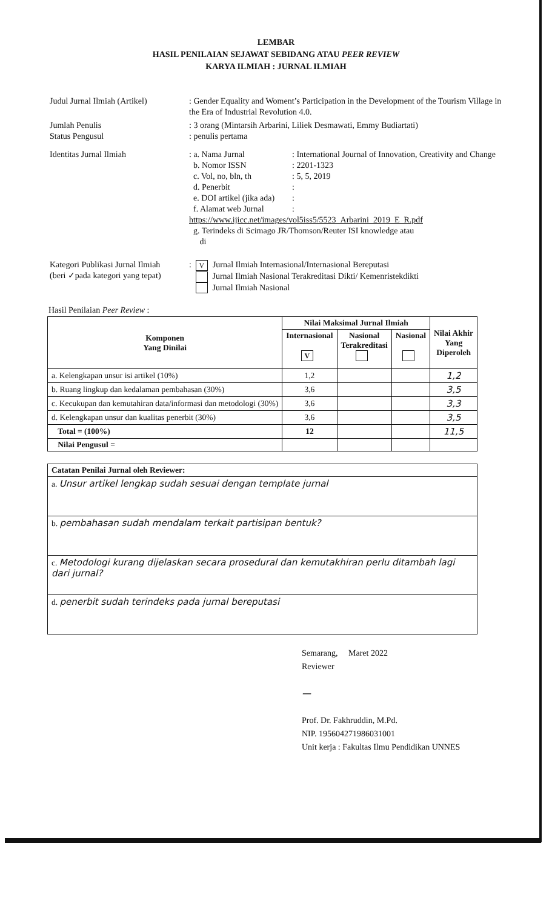LEMBAR
HASIL PENILAIAN SEJAWAT SEBIDANG ATAU PEER REVIEW
KARYA ILMIAH : JURNAL ILMIAH
Judul Jurnal Ilmiah (Artikel)
: Gender Equality and Woment’s Participation in the Development of the Tourism Village in the Era of Industrial Revolution 4.0.
Jumlah Penulis : 3 orang (Mintarsih Arbarini, Liliek Desmawati, Emmy Budiartati)
Status Pengusul : penulis pertama
Identitas Jurnal Ilmiah : a. Nama Jurnal : International Journal of Innovation, Creativity and Change
b. Nomor ISSN : 2201-1323
c. Vol, no, bln, th : 5, 5, 2019
d. Penerbit :
e. DOI artikel (jika ada)
:
f. Alamat web Jurnal :
https://www.ijicc.net/images/vol5iss5/5523_Arbarini_2019_E_R.pdf
g. Terindeks di Scimago JR/Thomson/Reuter ISI knowledge atau
di
Kategori Publikasi Jurnal Ilmiah
(beri ✓pada kategori yang tepat)
: V Jurnal Ilmiah Internasional/Internasional Bereputasi
Jurnal Ilmiah Nasional Terakreditasi Dikti/ Kemenristekdikti
Jurnal Ilmiah Nasional
Hasil Penilaian Peer Review :
| Komponen Yang Dinilai | Nilai Maksimal Jurnal Ilmiah | | | Nilai Akhir Yang Diperoleh |
| --- | --- | --- | --- | --- |
| | Internasional V | Nasional Terakreditasi | Nasional | |
| a. Kelengkapan unsur isi artikel (10%) | 1,2 | | | 1,2 |
| b. Ruang lingkup dan kedalaman pembahasan (30%) | 3,6 | | | 3,5 |
| c. Kecukupan dan kemutahiran data/informasi dan metodologi (30%) | 3,6 | | | 3,3 |
| d. Kelengkapan unsur dan kualitas penerbit (30%) | 3,6 | | | 3,5 |
| Total = (100%) | 12 | | | 11,5 |
| Nilai Pengusul = | | | | |
| Catatan Penilai Jurnal oleh Reviewer: |
| --- |
| a. Unsur artikel lengkap sudah sesuai dengan template jurnal |
| b. pembahasan sudah mendalam terkait partisipan bentuk? |
| c. Metodologi kurang dijelaskan secara prosedural dan kemutakhiran perlu ditambah lagi dari jurnal? |
| d. penerbit sudah terindeks pada jurnal bereputasi |
Semarang, Maret 2022
Reviewer
—
Prof. Dr. Fakhruddin, M.Pd.
NIP. 195604271986031001
Unit kerja : Fakultas Ilmu Pendidikan UNNES